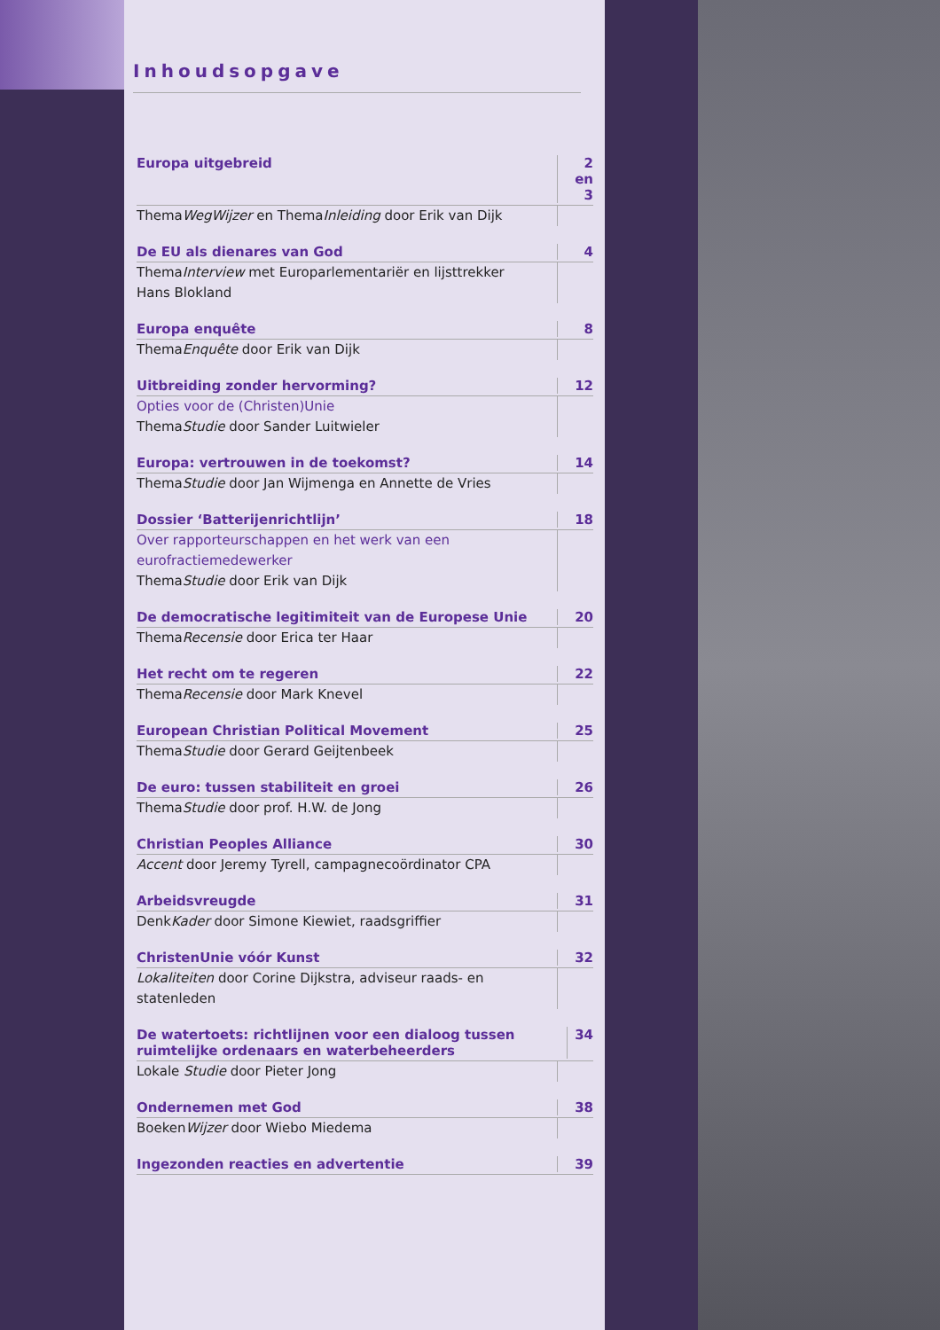Inhoudsopgave
Europa uitgebreid 2 en 3
ThemaWegWijzer en ThemaInleiding door Erik van Dijk
De EU als dienares van God 4
ThemaInterview met Europarlementariër en lijsttrekker Hans Blokland
Europa enquête 8
ThemaEnquête door Erik van Dijk
Uitbreiding zonder hervorming? 12
Opties voor de (Christen)Unie
ThemaStudie door Sander Luitwieler
Europa: vertrouwen in de toekomst? 14
ThemaStudie door Jan Wijmenga en Annette de Vries
Dossier ‘Batterijenrichtlijn’ 18
Over rapporteurschappen en het werk van een eurofractiemedewerker
ThemaStudie door Erik van Dijk
De democratische legitimiteit van de Europese Unie 20
ThemaRecensie door Erica ter Haar
Het recht om te regeren 22
ThemaRecensie door Mark Knevel
European Christian Political Movement 25
ThemaStudie door Gerard Geijtenbeek
De euro: tussen stabiliteit en groei 26
ThemaStudie door prof. H.W. de Jong
Christian Peoples Alliance 30
Accent door Jeremy Tyrell, campagnecoördinator CPA
Arbeidsvreugde 31
DenkKader door Simone Kiewiet, raadsgriffier
ChristenUnie vóór Kunst 32
Lokaliteiten door Corine Dijkstra, adviseur raads- en statenleden
De watertoets: richtlijnen voor een dialoog tussen ruimtelijke ordenaars en waterbeheerders 34
Lokale Studie door Pieter Jong
Ondernemen met God 38
BoekenWijzer door Wiebo Miedema
Ingezonden reacties en advertentie 39